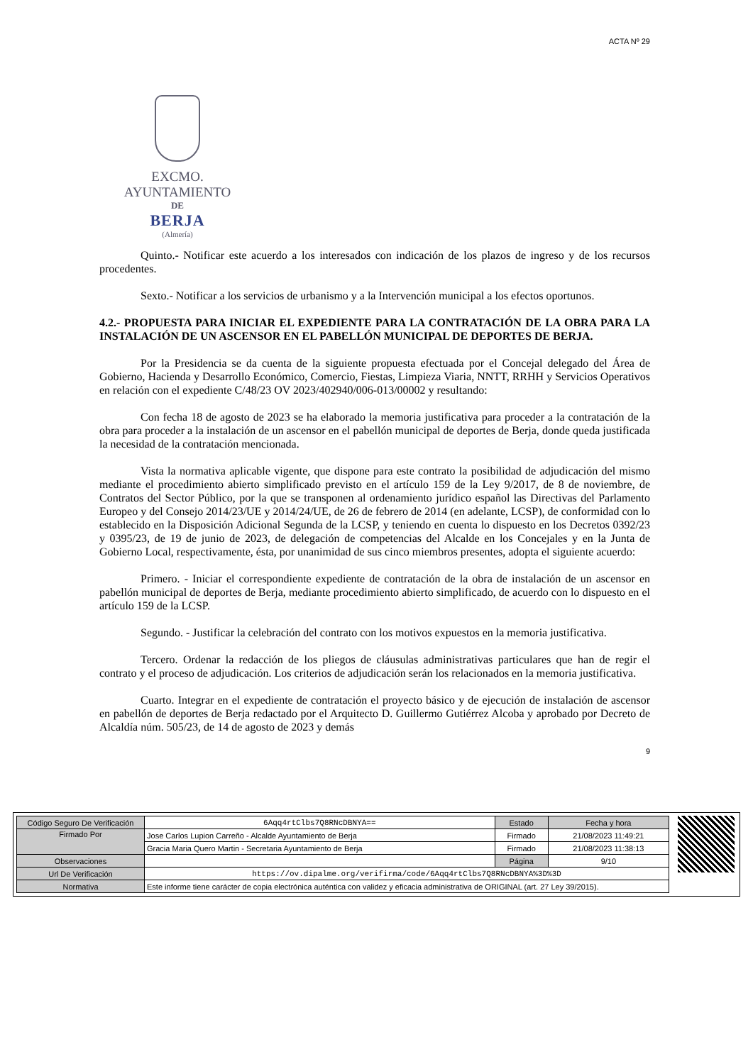ACTA Nº 29
EXCMO. AYUNTAMIENTO
DE
BERJA
(Almería)
Quinto.- Notificar este acuerdo a los interesados con indicación de los plazos de ingreso y de los recursos procedentes.
Sexto.- Notificar a los servicios de urbanismo y a la Intervención municipal a los efectos oportunos.
4.2.- PROPUESTA PARA INICIAR EL EXPEDIENTE PARA LA CONTRATACIÓN DE LA OBRA PARA LA INSTALACIÓN DE UN ASCENSOR EN EL PABELLÓN MUNICIPAL DE DEPORTES DE BERJA.
Por la Presidencia se da cuenta de la siguiente propuesta efectuada por el Concejal delegado del Área de Gobierno, Hacienda y Desarrollo Económico, Comercio, Fiestas, Limpieza Viaria, NNTT, RRHH y Servicios Operativos en relación con el expediente C/48/23 OV 2023/402940/006-013/00002 y resultando:
Con fecha 18 de agosto de 2023 se ha elaborado la memoria justificativa para proceder a la contratación de la obra para proceder a la instalación de un ascensor en el pabellón municipal de deportes de Berja, donde queda justificada la necesidad de la contratación mencionada.
Vista la normativa aplicable vigente, que dispone para este contrato la posibilidad de adjudicación del mismo mediante el procedimiento abierto simplificado previsto en el artículo 159 de la Ley 9/2017, de 8 de noviembre, de Contratos del Sector Público, por la que se transponen al ordenamiento jurídico español las Directivas del Parlamento Europeo y del Consejo 2014/23/UE y 2014/24/UE, de 26 de febrero de 2014 (en adelante, LCSP), de conformidad con lo establecido en la Disposición Adicional Segunda de la LCSP, y teniendo en cuenta lo dispuesto en los Decretos 0392/23 y 0395/23, de 19 de junio de 2023, de delegación de competencias del Alcalde en los Concejales y en la Junta de Gobierno Local, respectivamente, ésta, por unanimidad de sus cinco miembros presentes, adopta el siguiente acuerdo:
Primero. - Iniciar el correspondiente expediente de contratación de la obra de instalación de un ascensor en pabellón municipal de deportes de Berja, mediante procedimiento abierto simplificado, de acuerdo con lo dispuesto en el artículo 159 de la LCSP.
Segundo. - Justificar la celebración del contrato con los motivos expuestos en la memoria justificativa.
Tercero. Ordenar la redacción de los pliegos de cláusulas administrativas particulares que han de regir el contrato y el proceso de adjudicación. Los criterios de adjudicación serán los relacionados en la memoria justificativa.
Cuarto. Integrar en el expediente de contratación el proyecto básico y de ejecución de instalación de ascensor en pabellón de deportes de Berja redactado por el Arquitecto D. Guillermo Gutiérrez Alcoba y aprobado por Decreto de Alcaldía núm. 505/23, de 14 de agosto de 2023 y demás
9
| Código Seguro De Verificación | 6Aqq4rtClbs7Q8RNcDBNYA== | Estado | Fecha y hora |
| Firmado Por | Jose Carlos Lupion Carreño - Alcalde Ayuntamiento de Berja | Firmado | 21/08/2023 11:49:21 |
| | Gracia Maria Quero Martin - Secretaria Ayuntamiento de Berja | Firmado | 21/08/2023 11:38:13 |
| Observaciones | | Página | 9/10 |
| Url De Verificación | https://ov.dipalme.org/verifirma/code/6Aqq4rtClbs7Q8RNcDBNYA%3D%3D | | |
| Normativa | Este informe tiene carácter de copia electrónica auténtica con validez y eficacia administrativa de ORIGINAL (art. 27 Ley 39/2015). | | |